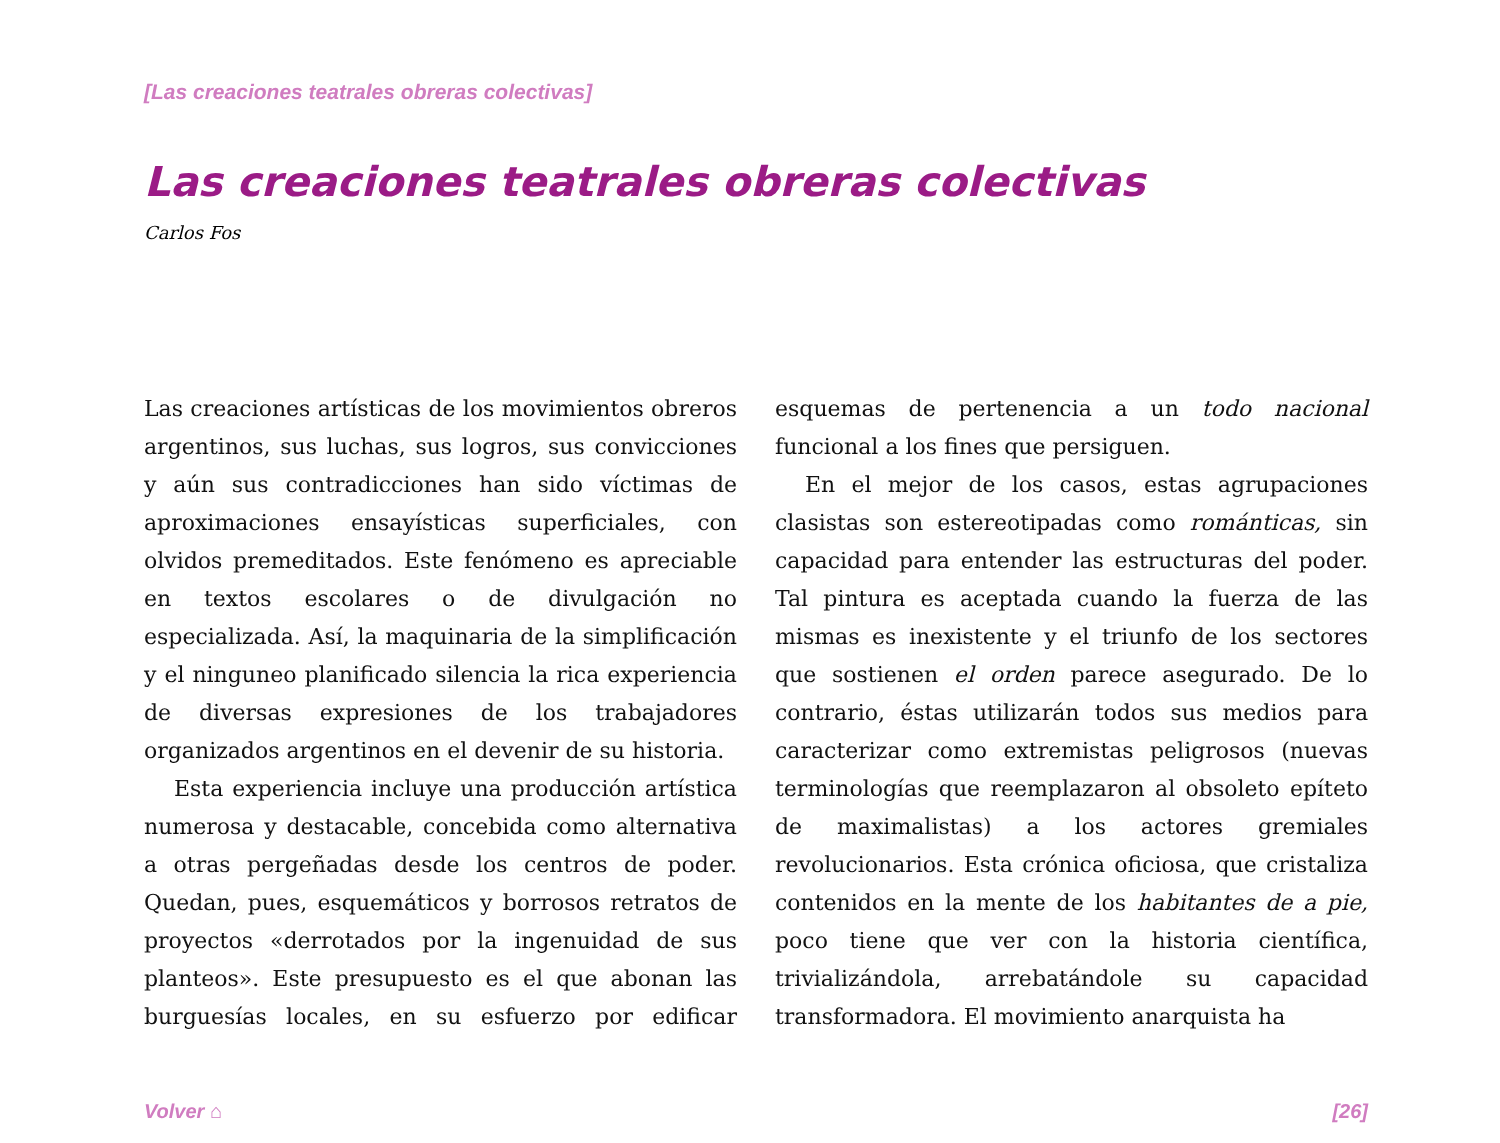[Las creaciones teatrales obreras colectivas]
Las creaciones teatrales obreras colectivas
Carlos Fos
Las creaciones artísticas de los movimientos obreros argentinos, sus luchas, sus logros, sus convicciones y aún sus contradicciones han sido víctimas de aproximaciones ensayísticas superficiales, con olvidos premeditados. Este fenómeno es apreciable en textos escolares o de divulgación no especializada. Así, la maquinaria de la simplificación y el ninguneo planificado silencia la rica experiencia de diversas expresiones de los trabajadores organizados argentinos en el devenir de su historia.
Esta experiencia incluye una producción artística numerosa y destacable, concebida como alternativa a otras pergeñadas desde los centros de poder. Quedan, pues, esquemáticos y borrosos retratos de proyectos «derrotados por la ingenuidad de sus planteos». Este presupuesto es el que abonan las burguesías locales, en su esfuerzo por edificar esquemas de pertenencia a un todo nacional funcional a los fines que persiguen.
En el mejor de los casos, estas agrupaciones clasistas son estereotipadas como románticas, sin capacidad para entender las estructuras del poder. Tal pintura es aceptada cuando la fuerza de las mismas es inexistente y el triunfo de los sectores que sostienen el orden parece asegurado. De lo contrario, éstas utilizarán todos sus medios para caracterizar como extremistas peligrosos (nuevas terminologías que reemplazaron al obsoleto epíteto de maximalistas) a los actores gremiales revolucionarios. Esta crónica oficiosa, que cristaliza contenidos en la mente de los habitantes de a pie, poco tiene que ver con la historia científica, trivializándola, arrebatándole su capacidad transformadora. El movimiento anarquista ha
Volver ⌂ [26]